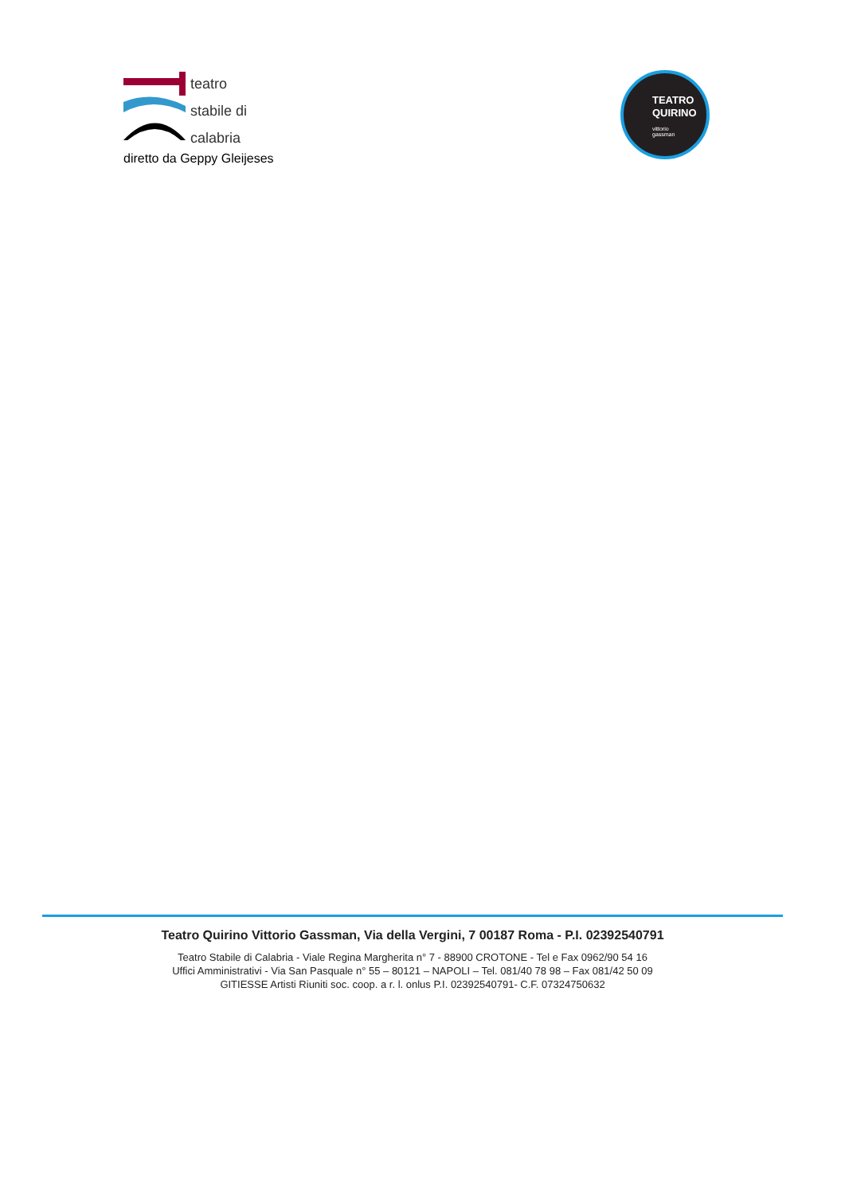teatro
stabile di
calabria
diretto da Geppy Gleijeses
TEATRO
QUIRINO
vittorio
gassman
Teatro Quirino Vittorio Gassman, Via della Vergini, 7 00187 Roma - P.I. 02392540791
Teatro Stabile di Calabria - Viale Regina Margherita n° 7 - 88900 CROTONE - Tel e Fax 0962/90 54 16
Uffici Amministrativi - Via San Pasquale n° 55 – 80121 – NAPOLI – Tel. 081/40 78 98 – Fax 081/42 50 09
GITIESSE Artisti Riuniti soc. coop. a r. l. onlus P.I. 02392540791- C.F. 07324750632